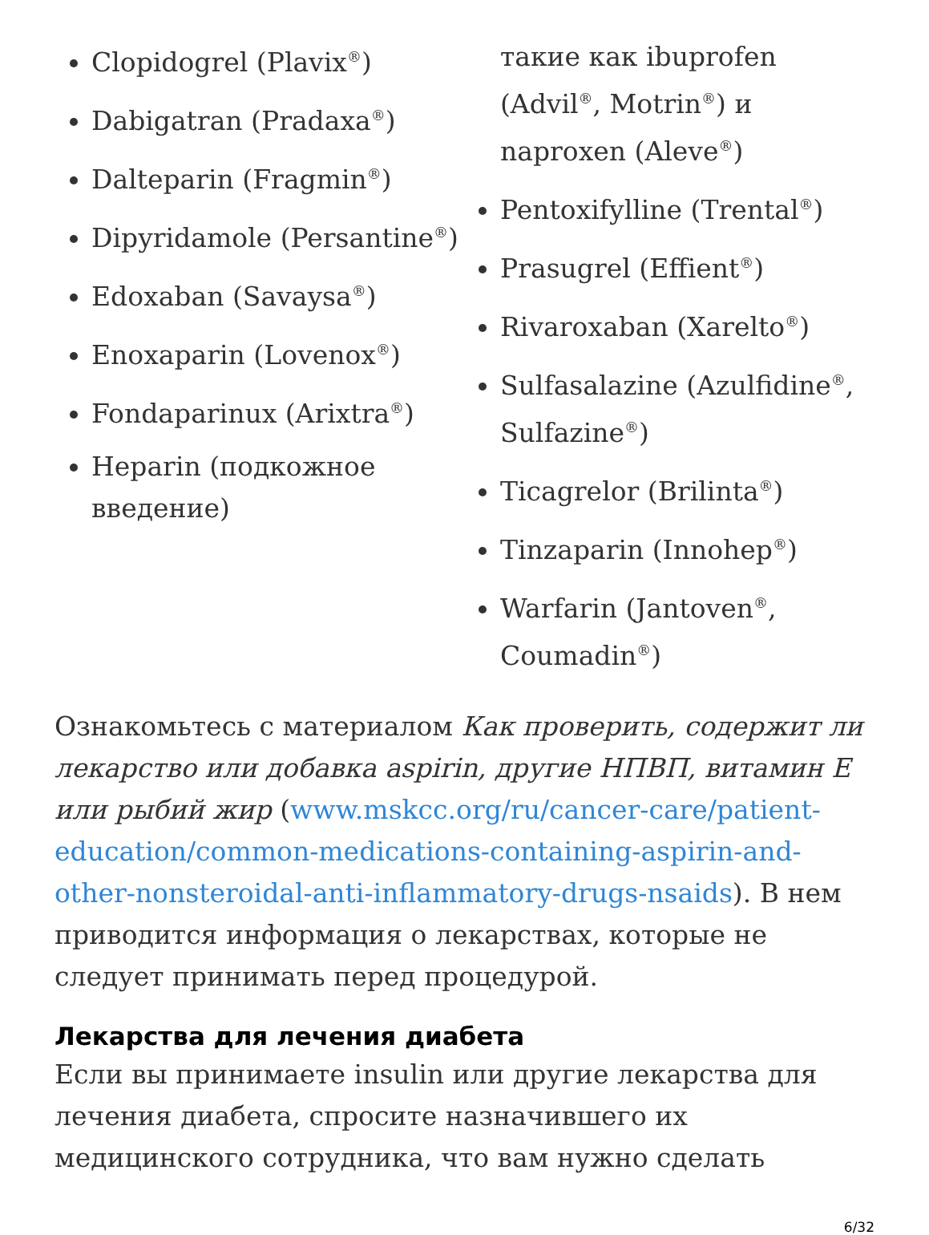Clopidogrel (Plavix<sup>®</sup>)
Dabigatran (Pradaxa<sup>®</sup>)
Dalteparin (Fragmin<sup>®</sup>)
Dipyridamole (Persantine<sup>®</sup>)
Edoxaban (Savaysa<sup>®</sup>)
Enoxaparin (Lovenox<sup>®</sup>)
Fondaparinux (Arixtra<sup>®</sup>)
Heparin (подкожное введение)
такие как ibuprofen (Advil<sup>®</sup>, Motrin<sup>®</sup>) и naproxen (Aleve<sup>®</sup>)
Pentoxifylline (Trental<sup>®</sup>)
Prasugrel (Effient<sup>®</sup>)
Rivaroxaban (Xarelto<sup>®</sup>)
Sulfasalazine (Azulfidine<sup>®</sup>, Sulfazine<sup>®</sup>)
Ticagrelor (Brilinta<sup>®</sup>)
Tinzaparin (Innohep<sup>®</sup>)
Warfarin (Jantoven<sup>®</sup>, Coumadin<sup>®</sup>)
Ознакомьтесь с материалом Как проверить, содержит ли лекарство или добавка aspirin, другие НПВП, витамин E или рыбий жир (www.mskcc.org/ru/cancer-care/patient-education/common-medications-containing-aspirin-and-other-nonsteroidal-anti-inflammatory-drugs-nsaids). В нем приводится информация о лекарствах, которые не следует принимать перед процедурой.
Лекарства для лечения диабета
Если вы принимаете insulin или другие лекарства для лечения диабета, спросите назначившего их медицинского сотрудника, что вам нужно сделать
6/32